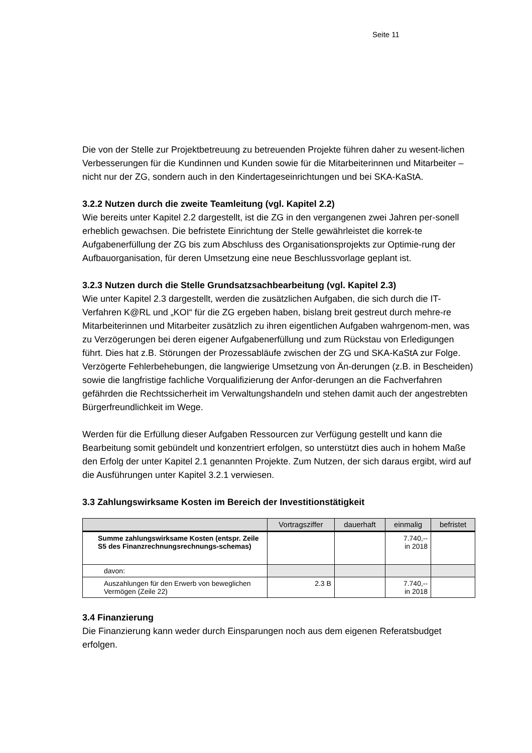Seite 11
Die von der Stelle zur Projektbetreuung zu betreuenden Projekte führen daher zu wesent-lichen Verbesserungen für die Kundinnen und Kunden sowie für die Mitarbeiterinnen und Mitarbeiter – nicht nur der ZG, sondern auch in den Kindertageseinrichtungen und bei SKA-KaStA.
3.2.2 Nutzen durch die zweite Teamleitung (vgl. Kapitel 2.2)
Wie bereits unter Kapitel 2.2 dargestellt, ist die ZG in den vergangenen zwei Jahren per-sonell erheblich gewachsen. Die befristete Einrichtung der Stelle gewährleistet die korrek-te Aufgabenerfüllung der ZG bis zum Abschluss des Organisationsprojekts zur Optimie-rung der Aufbauorganisation, für deren Umsetzung eine neue Beschlussvorlage geplant ist.
3.2.3 Nutzen durch die Stelle Grundsatzsachbearbeitung (vgl. Kapitel 2.3)
Wie unter Kapitel 2.3 dargestellt, werden die zusätzlichen Aufgaben, die sich durch die IT-Verfahren K@RL und „KOI“ für die ZG ergeben haben, bislang breit gestreut durch mehre-re Mitarbeiterinnen und Mitarbeiter zusätzlich zu ihren eigentlichen Aufgaben wahrgenom-men, was zu Verzögerungen bei deren eigener Aufgabenerfüllung und zum Rückstau von Erledigungen führt. Dies hat z.B. Störungen der Prozessabläufe zwischen der ZG und SKA-KaStA zur Folge. Verzögerte Fehlerbehebungen, die langwierige Umsetzung von Än-derungen (z.B. in Bescheiden) sowie die langfristige fachliche Vorqualifizierung der Anfor-derungen an die Fachverfahren gefährden die Rechtssicherheit im Verwaltungshandeln und stehen damit auch der angestrebten Bürgerfreundlichkeit im Wege.
Werden für die Erfüllung dieser Aufgaben Ressourcen zur Verfügung gestellt und kann die Bearbeitung somit gebündelt und konzentriert erfolgen, so unterstützt dies auch in hohem Maße den Erfolg der unter Kapitel 2.1 genannten Projekte. Zum Nutzen, der sich daraus ergibt, wird auf die Ausführungen unter Kapitel 3.2.1 verwiesen.
3.3 Zahlungswirksame Kosten im Bereich der Investitionstätigkeit
| | Vortragsziffer | dauerhaft | einmalig | befristet |
| --- | --- | --- | --- | --- |
| Summe zahlungswirksame Kosten (entspr. Zeile S5 des Finanzrechnungsrechnungs-schemas) | | | 7.740,-- in 2018 | |
| davon: | | | | |
| Auszahlungen für den Erwerb von beweglichen Vermögen (Zeile 22) | 2.3 B | | 7.740,-- in 2018 | |
3.4 Finanzierung
Die Finanzierung kann weder durch Einsparungen noch aus dem eigenen Referatsbudget erfolgen.